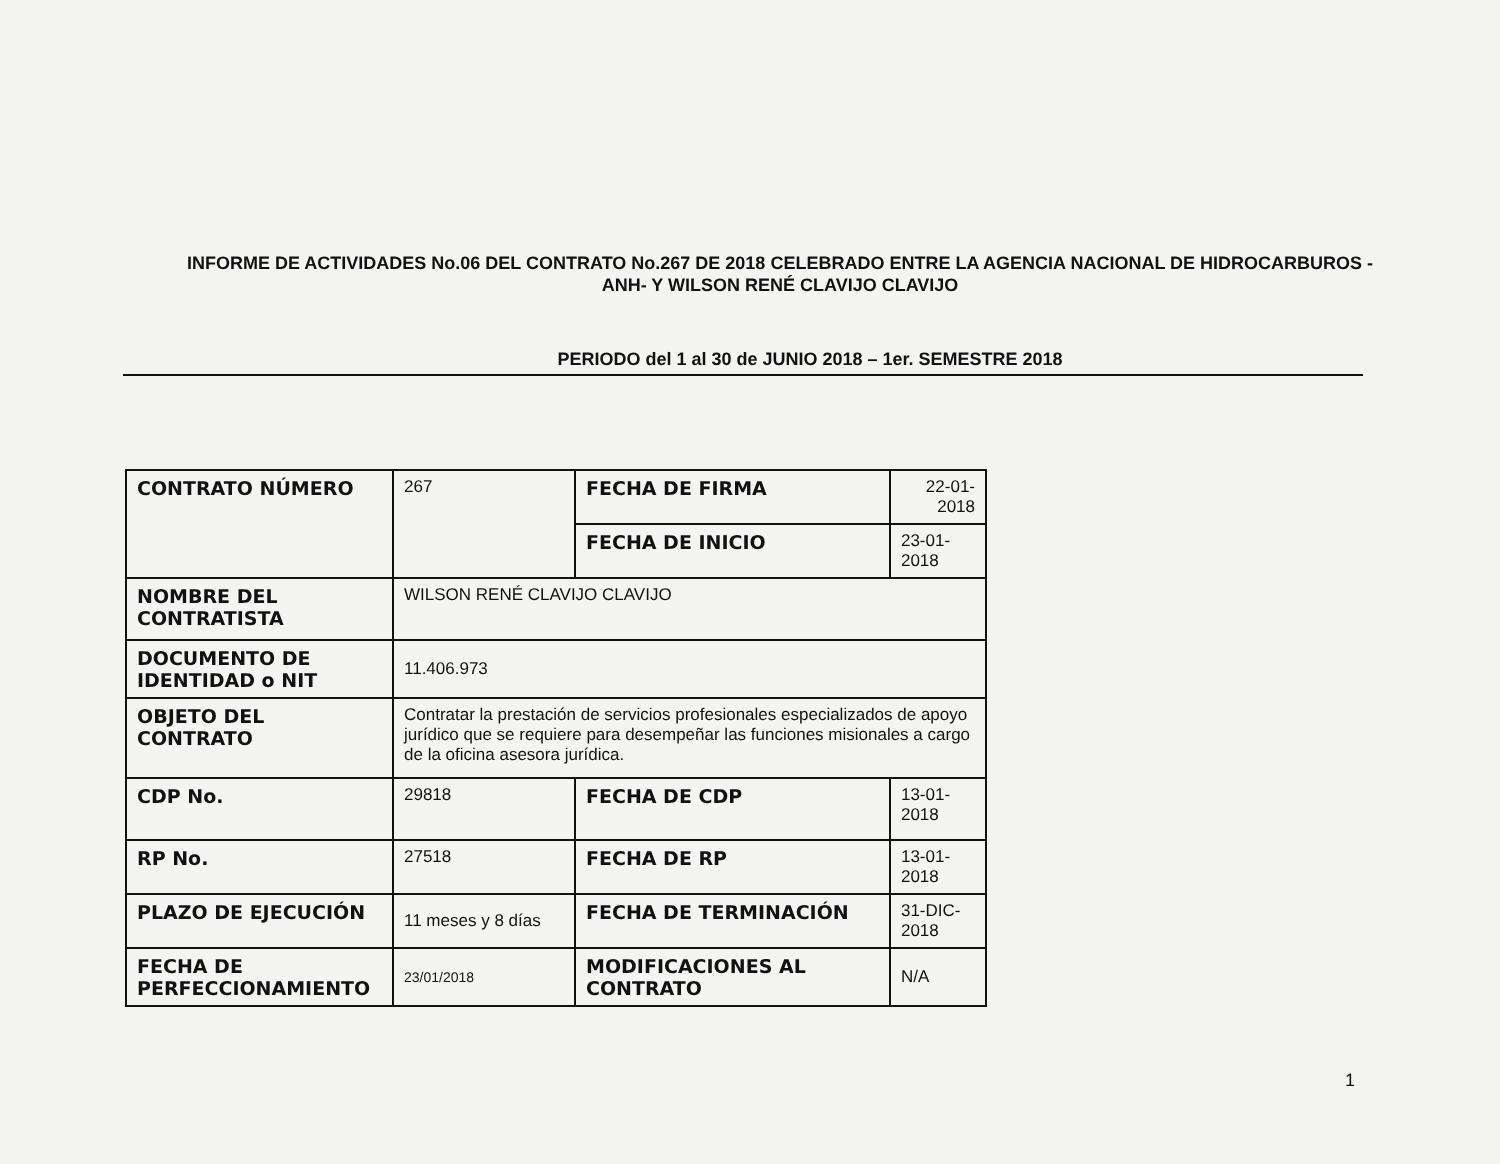INFORME DE ACTIVIDADES No.06 DEL CONTRATO No.267 DE 2018 CELEBRADO ENTRE LA AGENCIA NACIONAL DE HIDROCARBUROS -ANH- Y WILSON RENÉ CLAVIJO CLAVIJO
PERIODO del 1 al 30 de JUNIO 2018 – 1er. SEMESTRE 2018
| CONTRATO NÚMERO | 267 | FECHA DE FIRMA | 22-01-2018 |
| | | FECHA DE INICIO | 23-01-2018 |
| NOMBRE DEL CONTRATISTA | WILSON RENÉ CLAVIJO CLAVIJO | | |
| DOCUMENTO DE IDENTIDAD o NIT | 11.406.973 | | |
| OBJETO DEL CONTRATO | Contratar la prestación de servicios profesionales especializados de apoyo jurídico que se requiere para desempeñar las funciones misionales a cargo de la oficina asesora jurídica. | | |
| CDP No. | 29818 | FECHA DE CDP | 13-01-2018 |
| RP No. | 27518 | FECHA DE RP | 13-01-2018 |
| PLAZO DE EJECUCIÓN | 11 meses y 8 días | FECHA DE TERMINACIÓN | 31-DIC-2018 |
| FECHA DE PERFECCIONAMIENTO | 23/01/2018 | MODIFICACIONES AL CONTRATO | N/A |
1